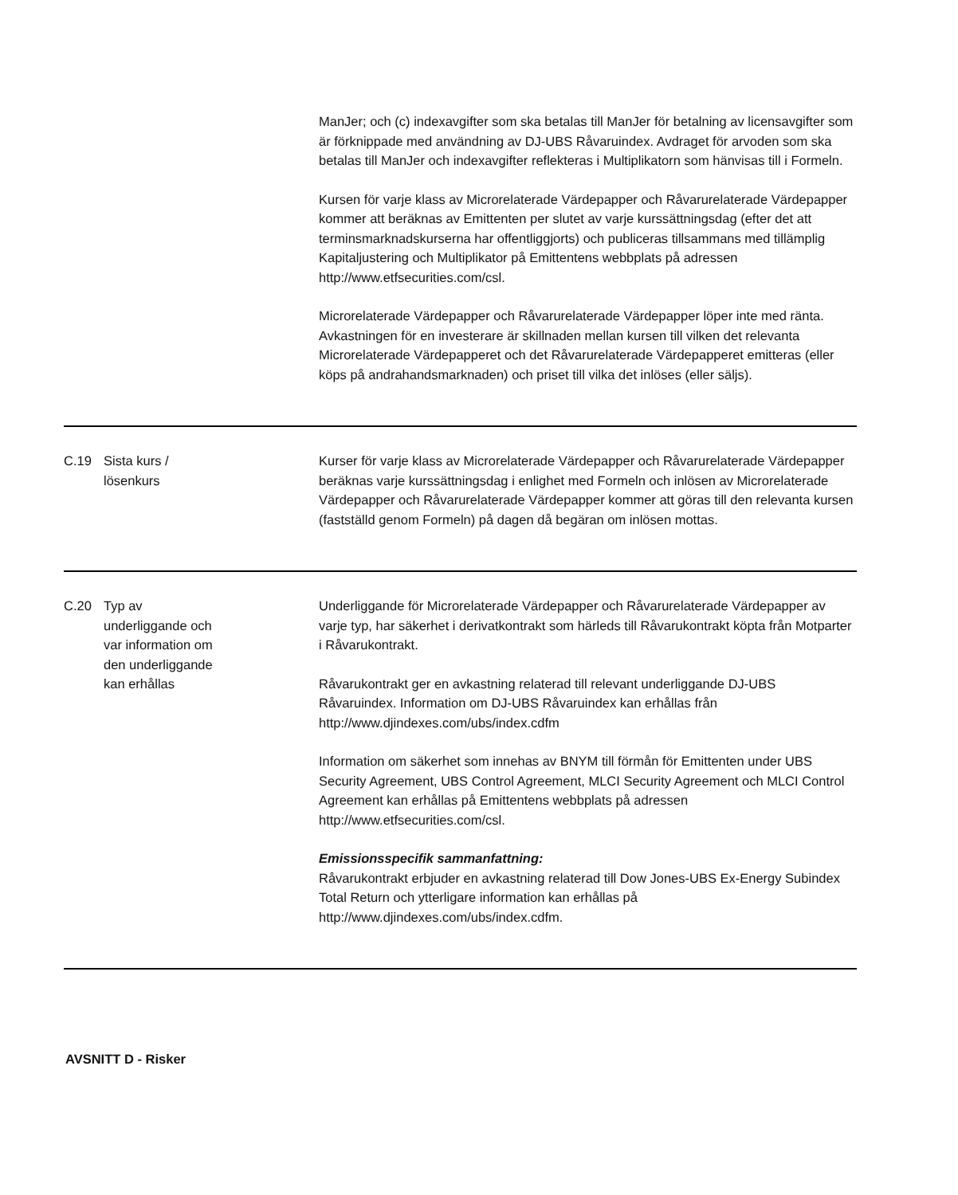| | | ManJer; och (c) indexavgifter som ska betalas till ManJer för betalning av licensavgifter som är förknippade med användning av DJ-UBS Råvaruindex. Avdraget för arvoden som ska betalas till ManJer och indexavgifter reflekteras i Multiplikatorn som hänvisas till i Formeln. Kursen för varje klass av Microrelaterade Värdepapper och Råvarurelaterade Värdepapper kommer att beräknas av Emittenten per slutet av varje kurssättningsdag (efter det att terminsmarknadskurserna har offentliggjorts) och publiceras tillsammans med tillämplig Kapitaljustering och Multiplikator på Emittentens webbplats på adressen http://www.etfsecurities.com/csl. Microrelaterade Värdepapper och Råvarurelaterade Värdepapper löper inte med ränta. Avkastningen för en investerare är skillnaden mellan kursen till vilken det relevanta Microrelaterade Värdepapperet och det Råvarurelaterade Värdepapperet emitteras (eller köps på andrahandsmarknaden) och priset till vilka det inlöses (eller säljs). |
| C.19 | Sista kurs / lösenkurs | Kurser för varje klass av Microrelaterade Värdepapper och Råvarurelaterade Värdepapper beräknas varje kurssättningsdag i enlighet med Formeln och inlösen av Microrelaterade Värdepapper och Råvarurelaterade Värdepapper kommer att göras till den relevanta kursen (fastställd genom Formeln) på dagen då begäran om inlösen mottas. |
| C.20 | Typ av underliggande och var information om den underliggande kan erhållas | Underliggande för Microrelaterade Värdepapper och Råvarurelaterade Värdepapper av varje typ, har säkerhet i derivatkontrakt som härleds till Råvarukontrakt köpta från Motparter i Råvarukontrakt. Råvarukontrakt ger en avkastning relaterad till relevant underliggande DJ-UBS Råvaruindex. Information om DJ-UBS Råvaruindex kan erhållas från http://www.djindexes.com/ubs/index.cdfm Information om säkerhet som innehas av BNYM till förmån för Emittenten under UBS Security Agreement, UBS Control Agreement, MLCI Security Agreement och MLCI Control Agreement kan erhållas på Emittentens webbplats på adressen http://www.etfsecurities.com/csl. Emissionsspecifik sammanfattning: Råvarukontrakt erbjuder en avkastning relaterad till Dow Jones-UBS Ex-Energy Subindex Total Return och ytterligare information kan erhållas på http://www.djindexes.com/ubs/index.cdfm. |
AVSNITT D - Risker